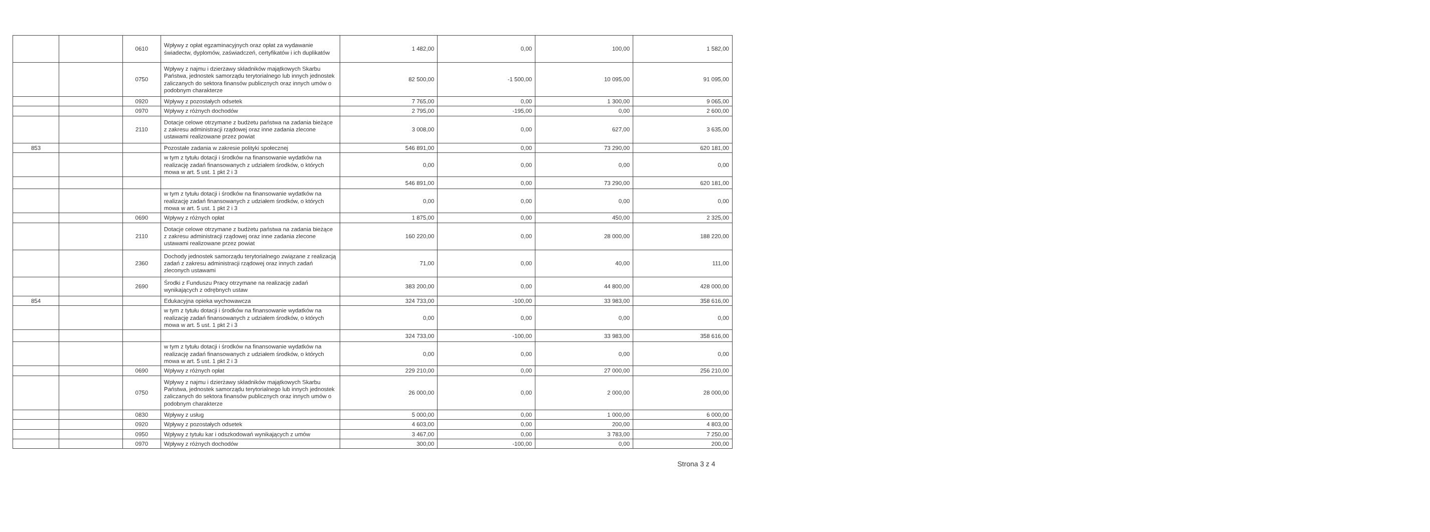| | | 0610 | Wpływy z opłat egzaminacyjnych oraz opłat za wydawanie świadectw, dyplomów, zaświadczeń, certyfikatów i ich duplikatów | 1 482,00 | 0,00 | 100,00 | 1 582,00 |
| | | 0750 | Wpływy z najmu i dzierżawy składników majątkowych Skarbu Państwa, jednostek samorządu terytorialnego lub innych jednostek zaliczanych do sektora finansów publicznych oraz innych umów o podobnym charakterze | 82 500,00 | -1 500,00 | 10 095,00 | 91 095,00 |
| | | 0920 | Wpływy z pozostałych odsetek | 7 765,00 | 0,00 | 1 300,00 | 9 065,00 |
| | | 0970 | Wpływy z różnych dochodów | 2 795,00 | -195,00 | 0,00 | 2 600,00 |
| | | 2110 | Dotacje celowe otrzymane z budżetu państwa na zadania bieżące z zakresu administracji rządowej oraz inne zadania zlecone ustawami realizowane przez powiat | 3 008,00 | 0,00 | 627,00 | 3 635,00 |
| 853 | | | Pozostałe zadania w zakresie polityki społecznej | 546 891,00 | 0,00 | 73 290,00 | 620 181,00 |
| | | | w tym z tytułu dotacji i środków na finansowanie wydatków na realizację zadań finansowanych z udziałem środków, o których mowa w art. 5 ust. 1 pkt 2 i 3 | 0,00 | 0,00 | 0,00 | 0,00 |
| | | | | 546 891,00 | 0,00 | 73 290,00 | 620 181,00 |
| | | | w tym z tytułu dotacji i środków na finansowanie wydatków na realizację zadań finansowanych z udziałem środków, o których mowa w art. 5 ust. 1 pkt 2 i 3 | 0,00 | 0,00 | 0,00 | 0,00 |
| | | 0690 | Wpływy z różnych opłat | 1 875,00 | 0,00 | 450,00 | 2 325,00 |
| | | 2110 | Dotacje celowe otrzymane z budżetu państwa na zadania bieżące z zakresu administracji rządowej oraz inne zadania zlecone ustawami realizowane przez powiat | 160 220,00 | 0,00 | 28 000,00 | 188 220,00 |
| | | 2360 | Dochody jednostek samorządu terytorialnego związane z realizacją zadań z zakresu administracji rządowej oraz innych zadań zleconych ustawami | 71,00 | 0,00 | 40,00 | 111,00 |
| | | 2690 | Środki z Funduszu Pracy otrzymane na realizację zadań wynikających z odrębnych ustaw | 383 200,00 | 0,00 | 44 800,00 | 428 000,00 |
| 854 | | | Edukacyjna opieka wychowawcza | 324 733,00 | -100,00 | 33 983,00 | 358 616,00 |
| | | | w tym z tytułu dotacji i środków na finansowanie wydatków na realizację zadań finansowanych z udziałem środków, o których mowa w art. 5 ust. 1 pkt 2 i 3 | 0,00 | 0,00 | 0,00 | 0,00 |
| | | | | 324 733,00 | -100,00 | 33 983,00 | 358 616,00 |
| | | | w tym z tytułu dotacji i środków na finansowanie wydatków na realizację zadań finansowanych z udziałem środków, o których mowa w art. 5 ust. 1 pkt 2 i 3 | 0,00 | 0,00 | 0,00 | 0,00 |
| | | 0690 | Wpływy z różnych opłat | 229 210,00 | 0,00 | 27 000,00 | 256 210,00 |
| | | 0750 | Wpływy z najmu i dzierżawy składników majątkowych Skarbu Państwa, jednostek samorządu terytorialnego lub innych jednostek zaliczanych do sektora finansów publicznych oraz innych umów o podobnym charakterze | 26 000,00 | 0,00 | 2 000,00 | 28 000,00 |
| | | 0830 | Wpływy z usług | 5 000,00 | 0,00 | 1 000,00 | 6 000,00 |
| | | 0920 | Wpływy z pozostałych odsetek | 4 603,00 | 0,00 | 200,00 | 4 803,00 |
| | | 0950 | Wpływy z tytułu kar i odszkodowań wynikających z umów | 3 467,00 | 0,00 | 3 783,00 | 7 250,00 |
| | | 0970 | Wpływy z różnych dochodów | 300,00 | -100,00 | 0,00 | 200,00 |
Strona 3 z 4